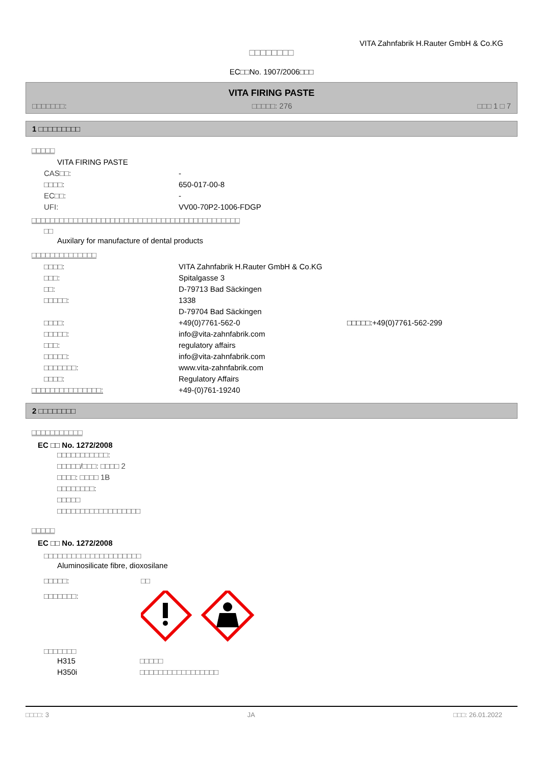VITA Zahnfabrik H.Rauter GmbH & Co.KG
□□□□□□□□
EC□□No. 1907/2006□□□
VITA FIRING PASTE
□□□□□□□: □□□□□: 276 □□□ 1 □ 7
1 □□□□□□□□□
□□□□□
VITA FIRING PASTE
CAS□□: -
□□□□: 650-017-00-8
EC□□: -
UFI: VV00-70P2-1006-FDGP
□□□□□□□□□□□□□□□□□□□□□□□□□□□□□□□□□□□□□□□□□□□□□
□□
Auxilary for manufacture of dental products
□□□□□□□□□□□□□□
□□□□: VITA Zahnfabrik H.Rauter GmbH & Co.KG
□□□: Spitalgasse 3
□□: D-79713 Bad Säckingen
□□□□□: 1338
D-79704 Bad Säckingen
□□□□: +49(0)7761-562-0 □□□□□:+49(0)7761-562-299
□□□□□: info@vita-zahnfabrik.com
□□□: regulatory affairs
□□□□□: info@vita-zahnfabrik.com
□□□□□□□: www.vita-zahnfabrik.com
□□□□: Regulatory Affairs
□□□□□□□□□□□□□□□: +49-(0)761-19240
2 □□□□□□□□
□□□□□□□□□□□
EC □□ No. 1272/2008
□□□□□□□□□□□:
□□□□□/□□□: □□□□ 2
□□□□: □□□□ 1B
□□□□□□□□:
□□□□□
□□□□□□□□□□□□□□□□□□
□□□□□
EC □□ No. 1272/2008
□□□□□□□□□□□□□□□□□□□□□
Aluminosilicate fibre, dioxosilane
□□□□□: □□
□□□□□□□:
□□□□□□□
H315 □□□□□
H350i □□□□□□□□□□□□□□□□□
□□□□: 3 JA □□□: 26.01.2022